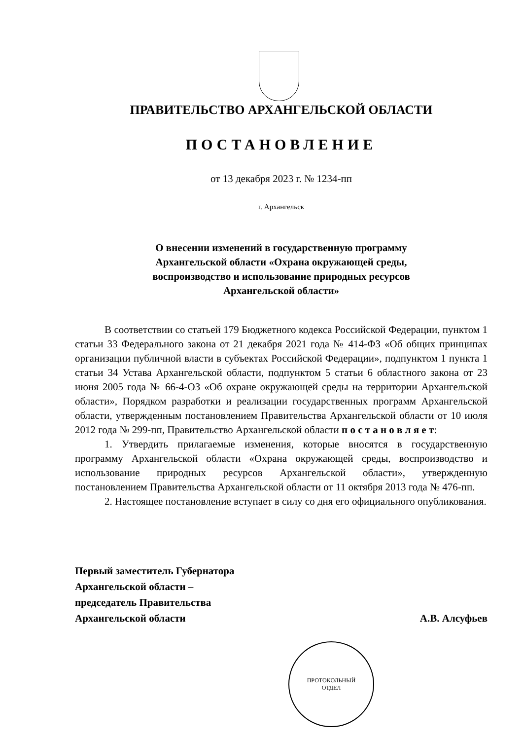ПРАВИТЕЛЬСТВО АРХАНГЕЛЬСКОЙ ОБЛАСТИ
ПОСТАНОВЛЕНИЕ
от 13 декабря 2023 г. № 1234-пп
г. Архангельск
О внесении изменений в государственную программу
Архангельской области «Охрана окружающей среды,
воспроизводство и использование природных ресурсов
Архангельской области»
В соответствии со статьей 179 Бюджетного кодекса Российской Федерации, пунктом 1 статьи 33 Федерального закона от 21 декабря 2021 года № 414-ФЗ «Об общих принципах организации публичной власти в субъектах Российской Федерации», подпунктом 1 пункта 1 статьи 34 Устава Архангельской области, подпунктом 5 статьи 6 областного закона от 23 июня 2005 года № 66-4-ОЗ «Об охране окружающей среды на территории Архангельской области», Порядком разработки и реализации государственных программ Архангельской области, утвержденным постановлением Правительства Архангельской области от 10 июля 2012 года № 299-пп, Правительство Архангельской области п о с т а н о в л я е т:
1. Утвердить прилагаемые изменения, которые вносятся в государственную программу Архангельской области «Охрана окружающей среды, воспроизводство и использование природных ресурсов Архангельской области», утвержденную постановлением Правительства Архангельской области от 11 октября 2013 года № 476-пп.
2. Настоящее постановление вступает в силу со дня его официального опубликования.
Первый заместитель Губернатора
Архангельской области –
председатель Правительства
Архангельской области
А.В. Алсуфьев
ПРОТОКОЛЬНЫЙ
ОТДЕЛ